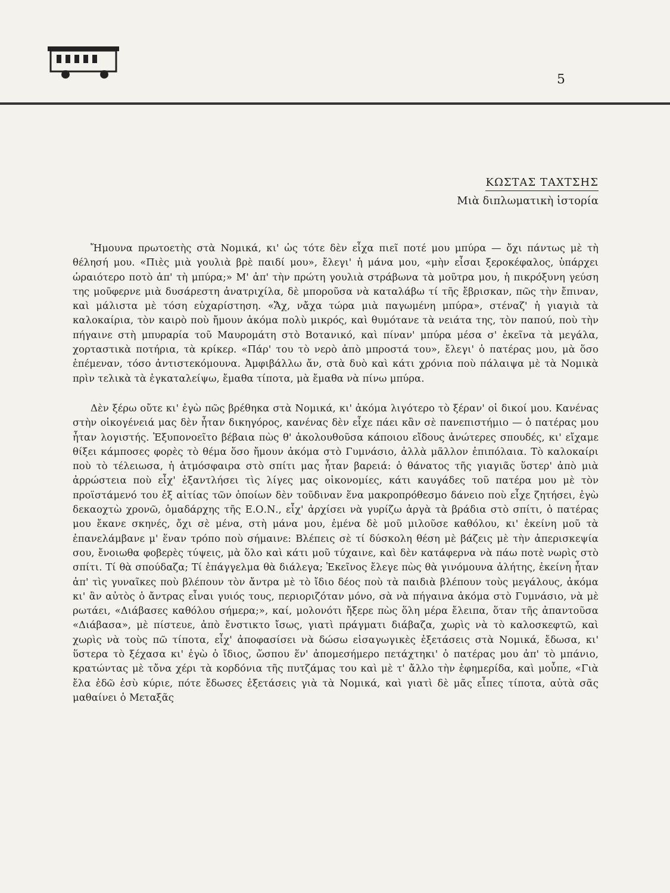5
ΚΩΣΤΑΣ ΤΑΧΤΣΗΣ
Μιὰ διπλωματικὴ ἱστορία
Ἤμουνα πρωτοετὴς στὰ Νομικά, κι' ὡς τότε δὲν εἶχα πιεῖ ποτέ μου μπύρα — ὄχι πάντως μὲ τὴ θέλησή μου. «Πιὲς μιὰ γουλιὰ βρὲ παιδί μου», ἔλεγι' ἡ μάνα μου, «μὴν εἶσαι ξεροκέφαλος, ὑπάρχει ὡραιότερο ποτὸ ἀπ' τὴ μπύρα;» Μ' ἀπ' τὴν πρώτη γουλιὰ στράβωνα τὰ μοῦτρα μου, ἡ πικρόξυνη γεύση της μοῦφερνε μιὰ δυσάρεστη ἀνατριχίλα, δὲ μποροῦσα νὰ καταλάβω τί τῆς ἔβρισκαν, πῶς τὴν ἔπιναν, καὶ μάλιστα μὲ τόση εὐχαρίστηση. «Ἄχ, νἄχα τώρα μιὰ παγωμένη μπύρα», στέναζ' ἡ γιαγιὰ τὰ καλοκαίρια, τὸν καιρὸ ποὺ ἤμουν ἀκόμα πολὺ μικρός, καὶ θυμότανε τὰ νειάτα της, τὸν παπού, ποὺ τὴν πήγαινε στὴ μπυραρία τοῦ Μαυρομάτη στὸ Βοτανικό, καὶ πίναν' μπύρα μέσα σ' ἐκεῖνα τὰ μεγάλα, χορταστικὰ ποτήρια, τὰ κρίκερ. «Πάρ' του τὸ νερὸ ἀπὸ μπροστά του», ἔλεγι' ὁ πατέρας μου, μὰ ὅσο ἐπέμεναν, τόσο ἀντιστεκόμουνα. Ἀμφιβάλλω ἄν, στὰ δυὸ καὶ κάτι χρόνια ποὺ πάλαιψα μὲ τὰ Νομικὰ πρὶν τελικὰ τὰ ἐγκαταλείψω, ἔμαθα τίποτα, μὰ ἔμαθα νὰ πίνω μπύρα.
Δὲν ξέρω οὔτε κι' ἐγὼ πῶς βρέθηκα στὰ Νομικά, κι' ἀκόμα λιγότερο τὸ ξέραν' οἱ δικοί μου. Κανένας στὴν οἰκογένειά μας δὲν ἦταν δικηγόρος, κανένας δὲν εἶχε πάει κἂν σὲ πανεπιστήμιο — ὁ πατέρας μου ἦταν λογιστής. Ἐξυπονοεῖτο βέβαια πὼς θ' ἀκολουθοῦσα κάποιου εἴδους ἀνώτερες σπουδές, κι' εἴχαμε θίξει κάμποσες φορὲς τὸ θέμα ὅσο ἤμουν ἀκόμα στὸ Γυμνάσιο, ἀλλὰ μᾶλλον ἐπιπόλαια. Τὸ καλοκαίρι ποὺ τὸ τέλειωσα, ἡ ἀτμόσφαιρα στὸ σπίτι μας ἦταν βαρειά: ὁ θάνατος τῆς γιαγιᾶς ὕστερ' ἀπὸ μιὰ ἀρρώστεια ποὺ εἶχ' ἐξαντλήσει τὶς λίγες μας οἰκονομίες, κάτι καυγάδες τοῦ πατέρα μου μὲ τὸν προϊστάμενό του ἐξ αἰτίας τῶν ὁποίων δὲν τοῦδιναν ἕνα μακροπρόθεσμο δάνειο ποὺ εἶχε ζητήσει, ἐγὼ δεκαοχτὼ χρονῶ, ὁμαδάρχης τῆς Ε.Ο.Ν., εἶχ' ἀρχίσει νὰ γυρίζω ἀργὰ τὰ βράδια στὸ σπίτι, ὁ πατέρας μου ἔκανε σκηνές, ὄχι σὲ μένα, στὴ μάνα μου, ἐμένα δὲ μοῦ μιλοῦσε καθόλου, κι' ἐκείνη μοῦ τὰ ἐπανελάμβανε μ' ἕναν τρόπο ποὺ σήμαινε: Βλέπεις σὲ τί δύσκολη θέση μὲ βάζεις μὲ τὴν ἀπερισκεψία σου, ἔνοιωθα φοβερὲς τύψεις, μὰ ὅλο καὶ κάτι μοῦ τύχαινε, καὶ δὲν κατάφερνα νὰ πάω ποτὲ νωρὶς στὸ σπίτι. Τί θὰ σπούδαζα; Τί ἐπάγγελμα θὰ διάλεγα; Ἐκεῖνος ἔλεγε πὼς θὰ γινόμουνα ἀλήτης, ἐκείνη ἦταν ἀπ' τὶς γυναῖκες ποὺ βλέπουν τὸν ἄντρα μὲ τὸ ἴδιο δέος ποὺ τὰ παιδιὰ βλέπουν τοὺς μεγάλους, ἀκόμα κι' ἂν αὐτὸς ὁ ἄντρας εἶναι γυιός τους, περιοριζόταν μόνο, σὰ νὰ πήγαινα ἀκόμα στὸ Γυμνάσιο, νὰ μὲ ρωτάει, «Διάβασες καθόλου σήμερα;», καί, μολονότι ἤξερε πὼς ὅλη μέρα ἔλειπα, ὅταν τῆς ἀπαντοῦσα «Διάβασα», μὲ πίστευε, ἀπὸ ἔνστικτο ἴσως, γιατὶ πράγματι διάβαζα, χωρὶς νὰ τὸ καλοσκεφτῶ, καὶ χωρὶς νὰ τοὺς πῶ τίποτα, εἶχ' ἀποφασίσει νὰ δώσω εἰσαγωγικὲς ἐξετάσεις στὰ Νομικά, ἔδωσα, κι' ὕστερα τὸ ξέχασα κι' ἐγὼ ὁ ἴδιος, ὥσπου ἕν' ἀπομεσήμερο πετάχτηκι' ὁ πατέρας μου ἀπ' τὸ μπάνιο, κρατώντας μὲ τὄνα χέρι τὰ κορδόνια τῆς πυτζάμας του καὶ μὲ τ' ἄλλο τὴν ἐφημερίδα, καὶ μοὖπε, «Γιὰ ἔλα ἐδῶ ἐσὺ κύριε, πότε ἔδωσες ἐξετάσεις γιὰ τὰ Νομικά, καὶ γιατὶ δὲ μᾶς εἶπες τίποτα, αὐτὰ σᾶς μαθαίνει ὁ Μεταξᾶς